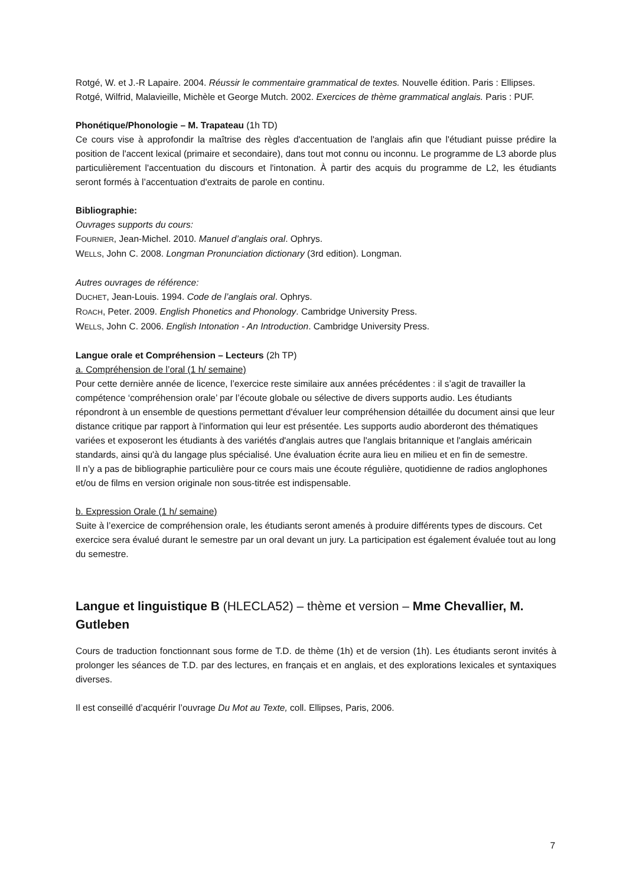Rotgé, W. et J.-R Lapaire. 2004. Réussir le commentaire grammatical de textes. Nouvelle édition. Paris : Ellipses.
Rotgé, Wilfrid, Malavieille, Michèle et George Mutch. 2002. Exercices de thème grammatical anglais. Paris : PUF.
Phonétique/Phonologie – M. Trapateau (1h TD)
Ce cours vise à approfondir la maîtrise des règles d'accentuation de l'anglais afin que l'étudiant puisse prédire la position de l'accent lexical (primaire et secondaire), dans tout mot connu ou inconnu. Le programme de L3 aborde plus particulièrement l'accentuation du discours et l'intonation. À partir des acquis du programme de L2, les étudiants seront formés à l’accentuation d'extraits de parole en continu.
Bibliographie:
Ouvrages supports du cours:
FOURNIER, Jean-Michel. 2010. Manuel d’anglais oral. Ophrys.
WELLS, John C. 2008. Longman Pronunciation dictionary (3rd edition). Longman.
Autres ouvrages de référence:
DUCHET, Jean-Louis. 1994. Code de l’anglais oral. Ophrys.
ROACH, Peter. 2009. English Phonetics and Phonology. Cambridge University Press.
WELLS, John C. 2006. English Intonation - An Introduction. Cambridge University Press.
Langue orale et Compréhension – Lecteurs (2h TP)
a. Compréhension de l’oral (1 h/ semaine)
Pour cette dernière année de licence, l’exercice reste similaire aux années précédentes : il s’agit de travailler la compétence ‘compréhension orale’ par l’écoute globale ou sélective de divers supports audio. Les étudiants répondront à un ensemble de questions permettant d'évaluer leur compréhension détaillée du document ainsi que leur distance critique par rapport à l'information qui leur est présentée. Les supports audio aborderont des thématiques variées et exposeront les étudiants à des variétés d'anglais autres que l'anglais britannique et l'anglais américain standards, ainsi qu'à du langage plus spécialisé. Une évaluation écrite aura lieu en milieu et en fin de semestre.
Il n’y a pas de bibliographie particulière pour ce cours mais une écoute régulière, quotidienne de radios anglophones et/ou de films en version originale non sous-titrée est indispensable.
b. Expression Orale (1 h/ semaine)
Suite à l’exercice de compréhension orale, les étudiants seront amenés à produire différents types de discours. Cet exercice sera évalué durant le semestre par un oral devant un jury. La participation est également évaluée tout au long du semestre.
Langue et linguistique B (HLECLA52) – thème et version – Mme Chevallier, M. Gutleben
Cours de traduction fonctionnant sous forme de T.D. de thème (1h) et de version (1h). Les étudiants seront invités à prolonger les séances de T.D. par des lectures, en français et en anglais, et des explorations lexicales et syntaxiques diverses.
Il est conseillé d’acquérir l’ouvrage Du Mot au Texte, coll. Ellipses, Paris, 2006.
7